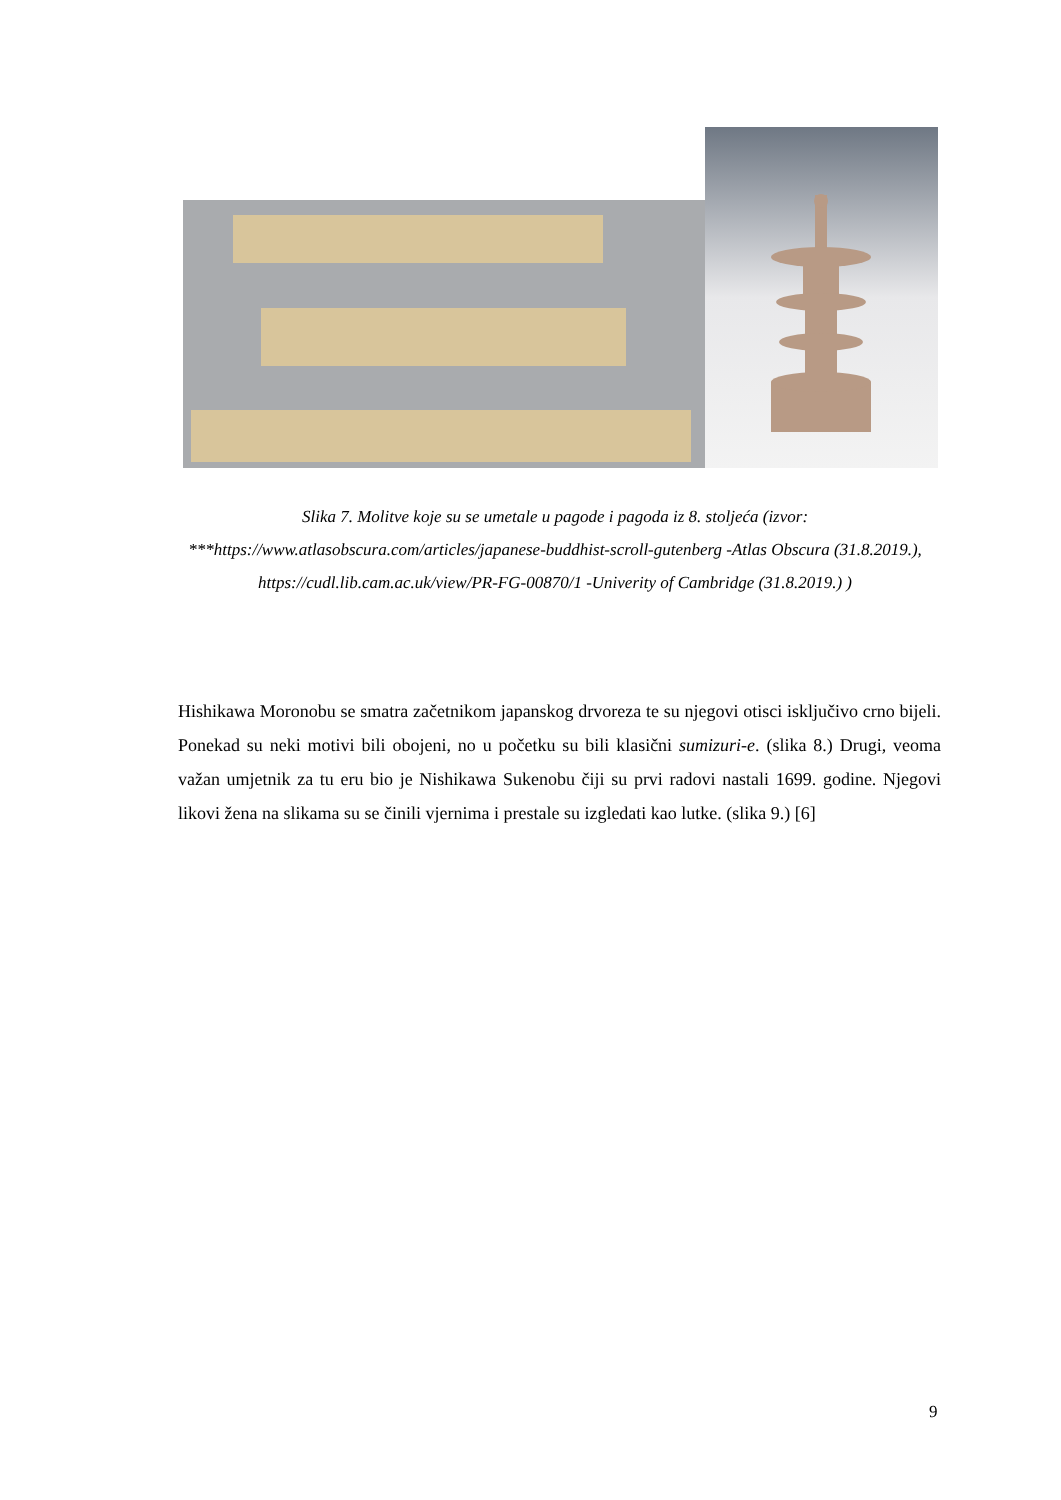Slika 7. Molitve koje su se umetale u pagode i pagoda iz 8. stoljeća (izvor: ***https://www.atlasobscura.com/articles/japanese-buddhist-scroll-gutenberg -Atlas Obscura (31.8.2019.), https://cudl.lib.cam.ac.uk/view/PR-FG-00870/1 -Univerity of Cambridge (31.8.2019.) )
Hishikawa Moronobu se smatra začetnikom japanskog drvoreza te su njegovi otisci isključivo crno bijeli. Ponekad su neki motivi bili obojeni, no u početku su bili klasični sumizuri-e. (slika 8.) Drugi, veoma važan umjetnik za tu eru bio je Nishikawa Sukenobu čiji su prvi radovi nastali 1699. godine. Njegovi likovi žena na slikama su se činili vjernima i prestale su izgledati kao lutke. (slika 9.) [6]
9